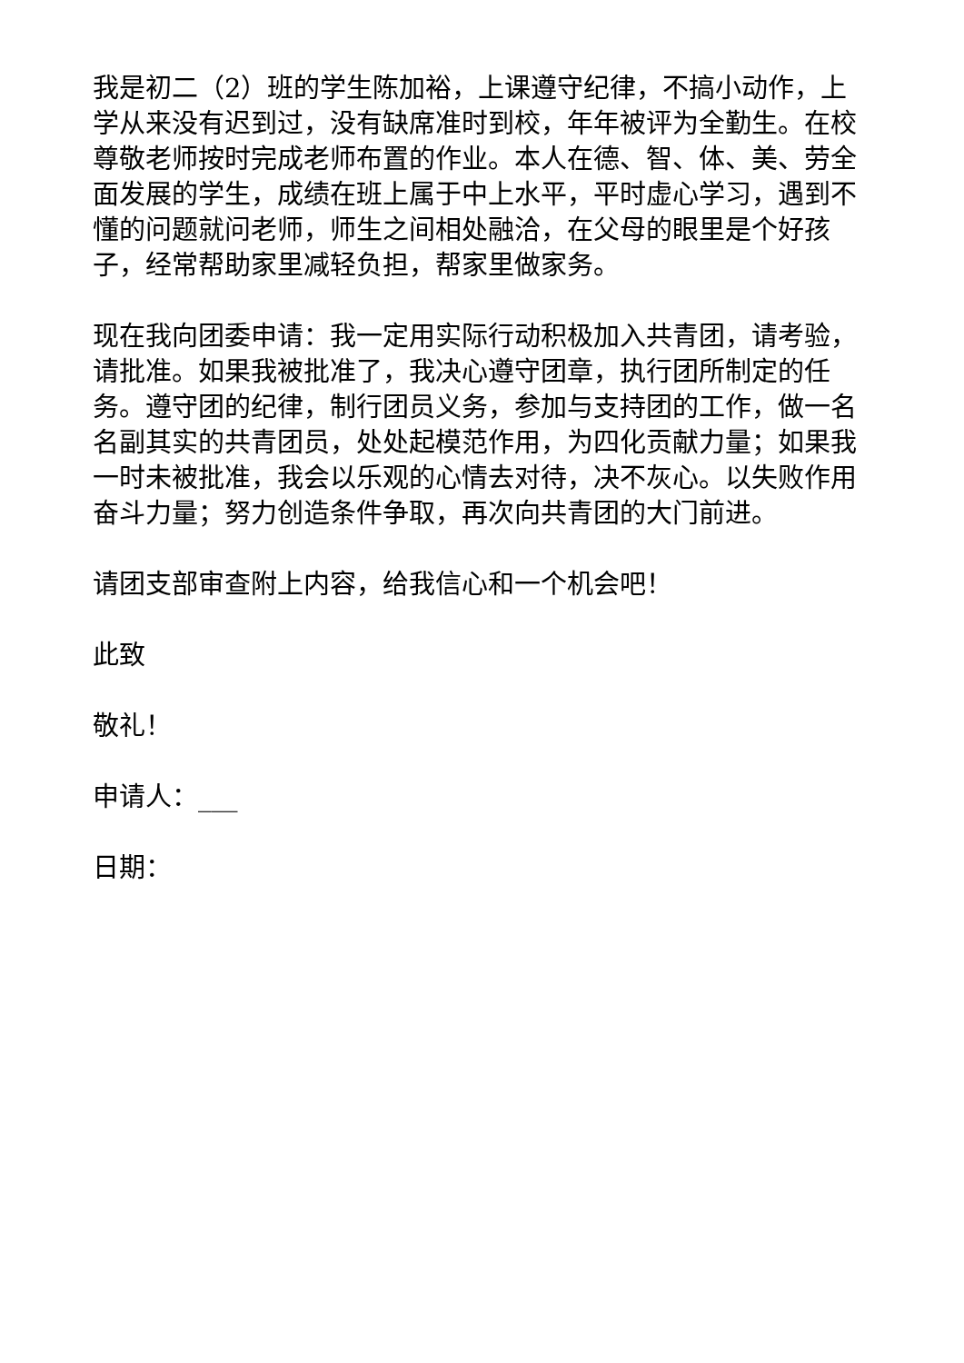我是初二（2）班的学生陈加裕，上课遵守纪律，不搞小动作，上学从来没有迟到过，没有缺席准时到校，年年被评为全勤生。在校尊敬老师按时完成老师布置的作业。本人在德、智、体、美、劳全面发展的学生，成绩在班上属于中上水平，平时虚心学习，遇到不懂的问题就问老师，师生之间相处融洽，在父母的眼里是个好孩子，经常帮助家里减轻负担，帮家里做家务。
现在我向团委申请：我一定用实际行动积极加入共青团，请考验，请批准。如果我被批准了，我决心遵守团章，执行团所制定的任务。遵守团的纪律，制行团员义务，参加与支持团的工作，做一名名副其实的共青团员，处处起模范作用，为四化贡献力量；如果我一时未被批准，我会以乐观的心情去对待，决不灰心。以失败作用奋斗力量；努力创造条件争取，再次向共青团的大门前进。
请团支部审查附上内容，给我信心和一个机会吧！
此致
敬礼！
申请人：___
日期：